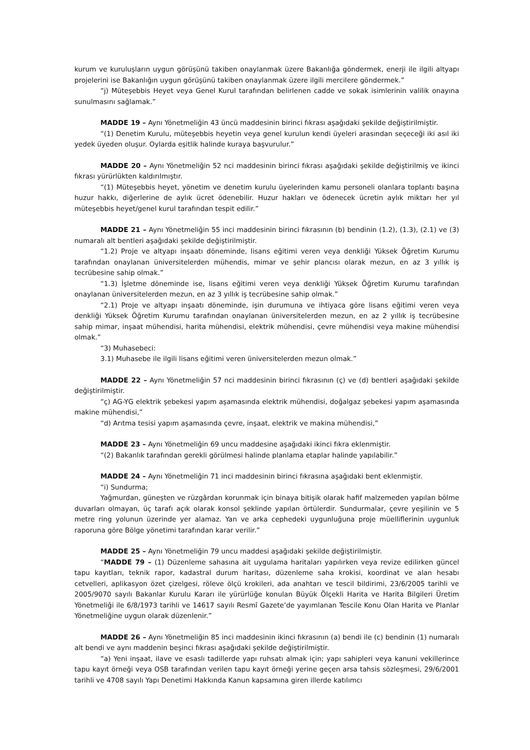kurum ve kuruluşların uygun görüşünü takiben onaylanmak üzere Bakanlığa göndermek, enerji ile ilgili altyapı projelerini ise Bakanlığın uygun görüşünü takiben onaylanmak üzere ilgili mercilere göndermek.”
“j) Müteşebbis Heyet veya Genel Kurul tarafından belirlenen cadde ve sokak isimlerinin valilik onayına sunulmasını sağlamak.”
MADDE 19 – Aynı Yönetmeliğin 43 üncü maddesinin birinci fıkrası aşağıdaki şekilde değiştirilmiştir.
“(1) Denetim Kurulu, müteşebbis heyetin veya genel kurulun kendi üyeleri arasından seçeceği iki asıl iki yedek üyeden oluşur. Oylarda eşitlik halinde kuraya başvurulur.”
MADDE 20 – Aynı Yönetmeliğin 52 nci maddesinin birinci fıkrası aşağıdaki şekilde değiştirilmiş ve ikinci fıkrası yürürlükten kaldırılmıştır.
“(1) Müteşebbis heyet, yönetim ve denetim kurulu üyelerinden kamu personeli olanlara toplantı başına huzur hakkı, diğerlerine de aylık ücret ödenebilir. Huzur hakları ve ödenecek ücretin aylık miktarı her yıl müteşebbis heyet/genel kurul tarafından tespit edilir.”
MADDE 21 – Aynı Yönetmeliğin 55 inci maddesinin birinci fıkrasının (b) bendinin (1.2), (1.3), (2.1) ve (3) numaralı alt bentleri aşağıdaki şekilde değiştirilmiştir.
“1.2) Proje ve altyapı inşaatı döneminde, lisans eğitimi veren veya denkliği Yüksek Öğretim Kurumu tarafından onaylanan üniversitelerden mühendis, mimar ve şehir plancısı olarak mezun, en az 3 yıllık iş tecrübesine sahip olmak.”
“1.3) İşletme döneminde ise, lisans eğitimi veren veya denkliği Yüksek Öğretim Kurumu tarafından onaylanan üniversitelerden mezun, en az 3 yıllık iş tecrübesine sahip olmak.”
“2.1) Proje ve altyapı inşaatı döneminde, işin durumuna ve ihtiyaca göre lisans eğitimi veren veya denkliği Yüksek Öğretim Kurumu tarafından onaylanan üniversitelerden mezun, en az 2 yıllık iş tecrübesine sahip mimar, inşaat mühendisi, harita mühendisi, elektrik mühendisi, çevre mühendisi veya makine mühendisi olmak.”
“3) Muhasebeci:
3.1) Muhasebe ile ilgili lisans eğitimi veren üniversitelerden mezun olmak.”
MADDE 22 – Aynı Yönetmeliğin 57 nci maddesinin birinci fıkrasının (ç) ve (d) bentleri aşağıdaki şekilde değiştirilmiştir.
“ç) AG-YG elektrik şebekesi yapım aşamasında elektrik mühendisi, doğalgaz şebekesi yapım aşamasında makine mühendisi,”
“d) Arıtma tesisi yapım aşamasında çevre, inşaat, elektrik ve makina mühendisi,”
MADDE 23 – Aynı Yönetmeliğin 69 uncu maddesine aşağıdaki ikinci fıkra eklenmiştir.
“(2) Bakanlık tarafından gerekli görülmesi halinde planlama etaplar halinde yapılabilir.”
MADDE 24 – Aynı Yönetmeliğin 71 inci maddesinin birinci fıkrasına aşağıdaki bent eklenmiştir.
“i) Sundurma;
Yağmurdan, güneşten ve rüzgârdan korunmak için binaya bitişik olarak hafif malzemeden yapılan bölme duvarları olmayan, üç tarafı açık olarak konsol şeklinde yapılan örtülerdir. Sundurmalar, çevre yeşilinin ve 5 metre ring yolunun üzerinde yer alamaz. Yan ve arka cephedeki uygunluğuna proje müelliflerinin uygunluk raporuna göre Bölge yönetimi tarafından karar verilir.”
MADDE 25 – Aynı Yönetmeliğin 79 uncu maddesi aşağıdaki şekilde değiştirilmiştir.
“MADDE 79 – (1) Düzenleme sahasına ait uygulama haritaları yapılırken veya revize edilirken güncel tapu kayıtları, teknik rapor, kadastral durum haritası, düzenleme saha krokisi, koordinat ve alan hesabı cetvelleri, aplikasyon özet çizelgesi, röleve ölçü krokileri, ada anahtarı ve tescil bildirimi, 23/6/2005 tarihli ve 2005/9070 sayılı Bakanlar Kurulu Kararı ile yürürlüğe konulan Büyük Ölçekli Harita ve Harita Bilgileri Üretim Yönetmeliği ile 6/8/1973 tarihli ve 14617 sayılı Resmî Gazete’de yayımlanan Tescile Konu Olan Harita ve Planlar Yönetmeliğine uygun olarak düzenlenir.”
MADDE 26 – Aynı Yönetmeliğin 85 inci maddesinin ikinci fıkrasının (a) bendi ile (c) bendinin (1) numaralı alt bendi ve aynı maddenin beşinci fıkrası aşağıdaki şekilde değiştirilmiştir.
“a) Yeni inşaat, ilave ve esaslı tadillerde yapı ruhsatı almak için; yapı sahipleri veya kanuni vekillerince tapu kayıt örneği veya OSB tarafından verilen tapu kayıt örneği yerine geçen arsa tahsis sözleşmesi, 29/6/2001 tarihli ve 4708 sayılı Yapı Denetimi Hakkında Kanun kapsamına giren illerde katılımcı